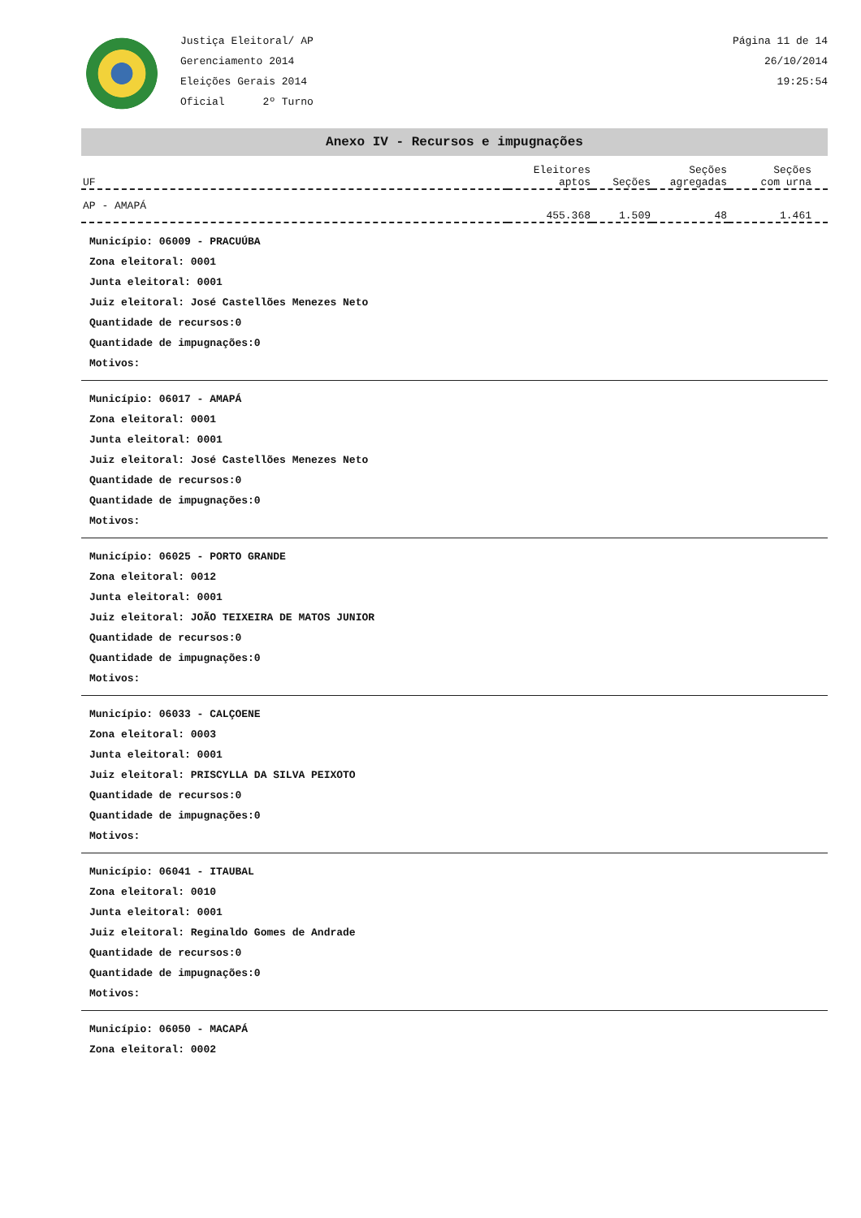Justiça Eleitoral/ AP
Gerenciamento 2014
Eleições Gerais 2014
Oficial 2º Turno
Página 11 de 14
26/10/2014
19:25:54
Anexo IV - Recursos e impugnações
| UF | Eleitores aptos | Seções | Seções agregadas | Seções com urna |
| --- | --- | --- | --- | --- |
| AP - AMAPÁ | 455.368 | 1.509 | 48 | 1.461 |
Município: 06009 - PRACUÚBA
Zona eleitoral: 0001
Junta eleitoral: 0001
Juiz eleitoral: José Castellões Menezes Neto
Quantidade de recursos:0
Quantidade de impugnações:0
Motivos:
Município: 06017 - AMAPÁ
Zona eleitoral: 0001
Junta eleitoral: 0001
Juiz eleitoral: José Castellões Menezes Neto
Quantidade de recursos:0
Quantidade de impugnações:0
Motivos:
Município: 06025 - PORTO GRANDE
Zona eleitoral: 0012
Junta eleitoral: 0001
Juiz eleitoral: JOÃO TEIXEIRA DE MATOS JUNIOR
Quantidade de recursos:0
Quantidade de impugnações:0
Motivos:
Município: 06033 - CALÇOENE
Zona eleitoral: 0003
Junta eleitoral: 0001
Juiz eleitoral: PRISCYLLA DA SILVA PEIXOTO
Quantidade de recursos:0
Quantidade de impugnações:0
Motivos:
Município: 06041 - ITAUBAL
Zona eleitoral: 0010
Junta eleitoral: 0001
Juiz eleitoral: Reginaldo Gomes de Andrade
Quantidade de recursos:0
Quantidade de impugnações:0
Motivos:
Município: 06050 - MACAPÁ
Zona eleitoral: 0002